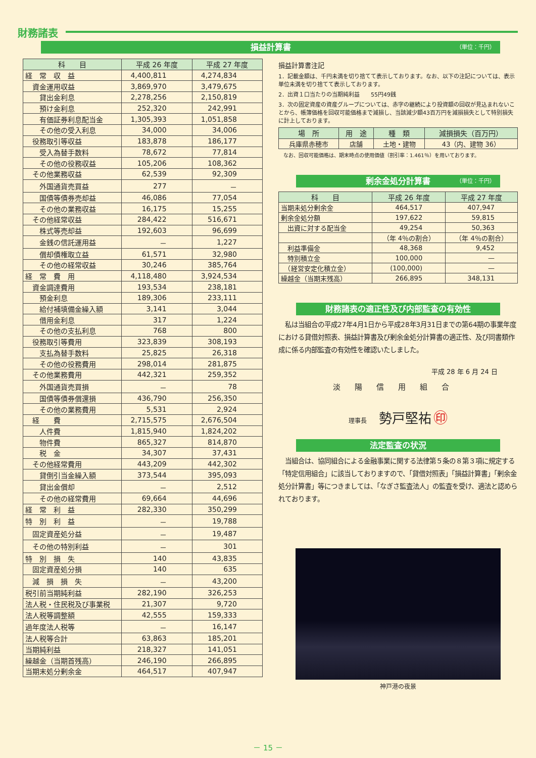財務諸表
損益計算書 （単位：千円）
| 科 目 | 平成 26 年度 | 平成 27 年度 |
| --- | --- | --- |
| 経 常 収 益 | 4,400,811 | 4,274,834 |
| 資金運用収益 | 3,869,970 | 3,479,675 |
| 貸出金利息 | 2,278,256 | 2,150,819 |
| 預け金利息 | 252,320 | 242,991 |
| 有価証券利息配当金 | 1,305,393 | 1,051,858 |
| その他の受入利息 | 34,000 | 34,006 |
| 役務取引等収益 | 183,878 | 186,177 |
| 受入為替手数料 | 78,672 | 77,814 |
| その他の役務収益 | 105,206 | 108,362 |
| その他業務収益 | 62,539 | 92,309 |
| 外国通貨売買益 | 277 | － |
| 国債等債券売却益 | 46,086 | 77,054 |
| その他の業務収益 | 16,175 | 15,255 |
| その他経常収益 | 284,422 | 516,671 |
| 株式等売却益 | 192,603 | 96,699 |
| 金銭の信託運用益 | － | 1,227 |
| 償却債権取立益 | 61,571 | 32,980 |
| その他の経常収益 | 30,246 | 385,764 |
| 経 常 費 用 | 4,118,480 | 3,924,534 |
| 資金調達費用 | 193,534 | 238,181 |
| 預金利息 | 189,306 | 233,111 |
| 給付補填備金繰入額 | 3,141 | 3,044 |
| 借用金利息 | 317 | 1,224 |
| その他の支払利息 | 768 | 800 |
| 役務取引等費用 | 323,839 | 308,193 |
| 支払為替手数料 | 25,825 | 26,318 |
| その他の役務費用 | 298,014 | 281,875 |
| その他業務費用 | 442,321 | 259,352 |
| 外国通貨売買損 | － | 78 |
| 国債等債券償還損 | 436,790 | 256,350 |
| その他の業務費用 | 5,531 | 2,924 |
| 経 費 | 2,715,575 | 2,676,504 |
| 人件費 | 1,815,940 | 1,824,202 |
| 物件費 | 865,327 | 814,870 |
| 税 金 | 34,307 | 37,431 |
| その他経常費用 | 443,209 | 442,302 |
| 貸倒引当金繰入額 | 373,544 | 395,093 |
| 貸出金償却 | － | 2,512 |
| その他の経常費用 | 69,664 | 44,696 |
| 経 常 利 益 | 282,330 | 350,299 |
| 特 別 利 益 | － | 19,788 |
| 固定資産処分益 | － | 19,487 |
| その他の特別利益 | － | 301 |
| 特 別 損 失 | 140 | 43,835 |
| 固定資産処分損 | 140 | 635 |
| 減 損 損 失 | － | 43,200 |
| 税引前当期純利益 | 282,190 | 326,253 |
| 法人税・住民税及び事業税 | 21,307 | 9,720 |
| 法人税等調整額 | 42,555 | 159,333 |
| 過年度法人税等 | － | 16,147 |
| 法人税等合計 | 63,863 | 185,201 |
| 当期純利益 | 218,327 | 141,051 |
| 繰越金（当期首残高） | 246,190 | 266,895 |
| 当期末処分剰余金 | 464,517 | 407,947 |
損益計算書注記
1．記載金額は、千円未満を切り捨てて表示しております。なお、以下の注記については、表示単位未満を切り捨てて表示しております。
2．出資１口当たりの当期純利益　　55円49銭
3．次の固定資産の資産グループについては、赤字の継続により投資額の回収が見込まれないことから、帳簿価格を回収可能価格まで減損し、当該減少額43百万円を減損損失として特別損失に計上しております。
| 場 所 | 用 途 | 種 類 | 減損損失（百万円） |
| --- | --- | --- | --- |
| 兵庫県赤穂市 | 店舗 | 土地・建物 | 43（内、建物 36） |
なお、回収可能価格は、期末時点の使用価値（割引率：1.461％）を用いております。
剰余金処分計算書 （単位：千円）
| 科 目 | 平成 26 年度 | 平成 27 年度 |
| --- | --- | --- |
| 当期未処分剰余金 | 464,517 | 407,947 |
| 剰余金処分額 | 197,622 | 59,815 |
| 出資に対する配当金 | 49,254 | 50,363 |
| | （年 4％の割合） | （年 4％の割合） |
| 利益準備金 | 48,368 | 9,452 |
| 特別積立金 | 100,000 | — |
| （経営安定化積立金） | (100,000) | — |
| 繰越金（当期末残高） | 266,895 | 348,131 |
財務諸表の適正性及び内部監査の有効性
　私は当組合の平成27年4月1日から平成28年3月31日までの第64期の事業年度における貸借対照表、損益計算書及び剰余金処分計算書の適正性、及び同書類作成に係る内部監査の有効性を確認いたしました。
平成 28 年 6 月 24 日
淡陽信用組合
理事長　　勢戸堅祐 ㊞
法定監査の状況
　当組合は、協同組合による金融事業に関する法律第５条の８第３項に規定する「特定信用組合」に該当しておりますので、「貸借対照表」「損益計算書」「剰余金処分計算書」等につきましては、「なぎさ監査法人」の監査を受け、適法と認められております。
神戸港の夜景
－ 15 －